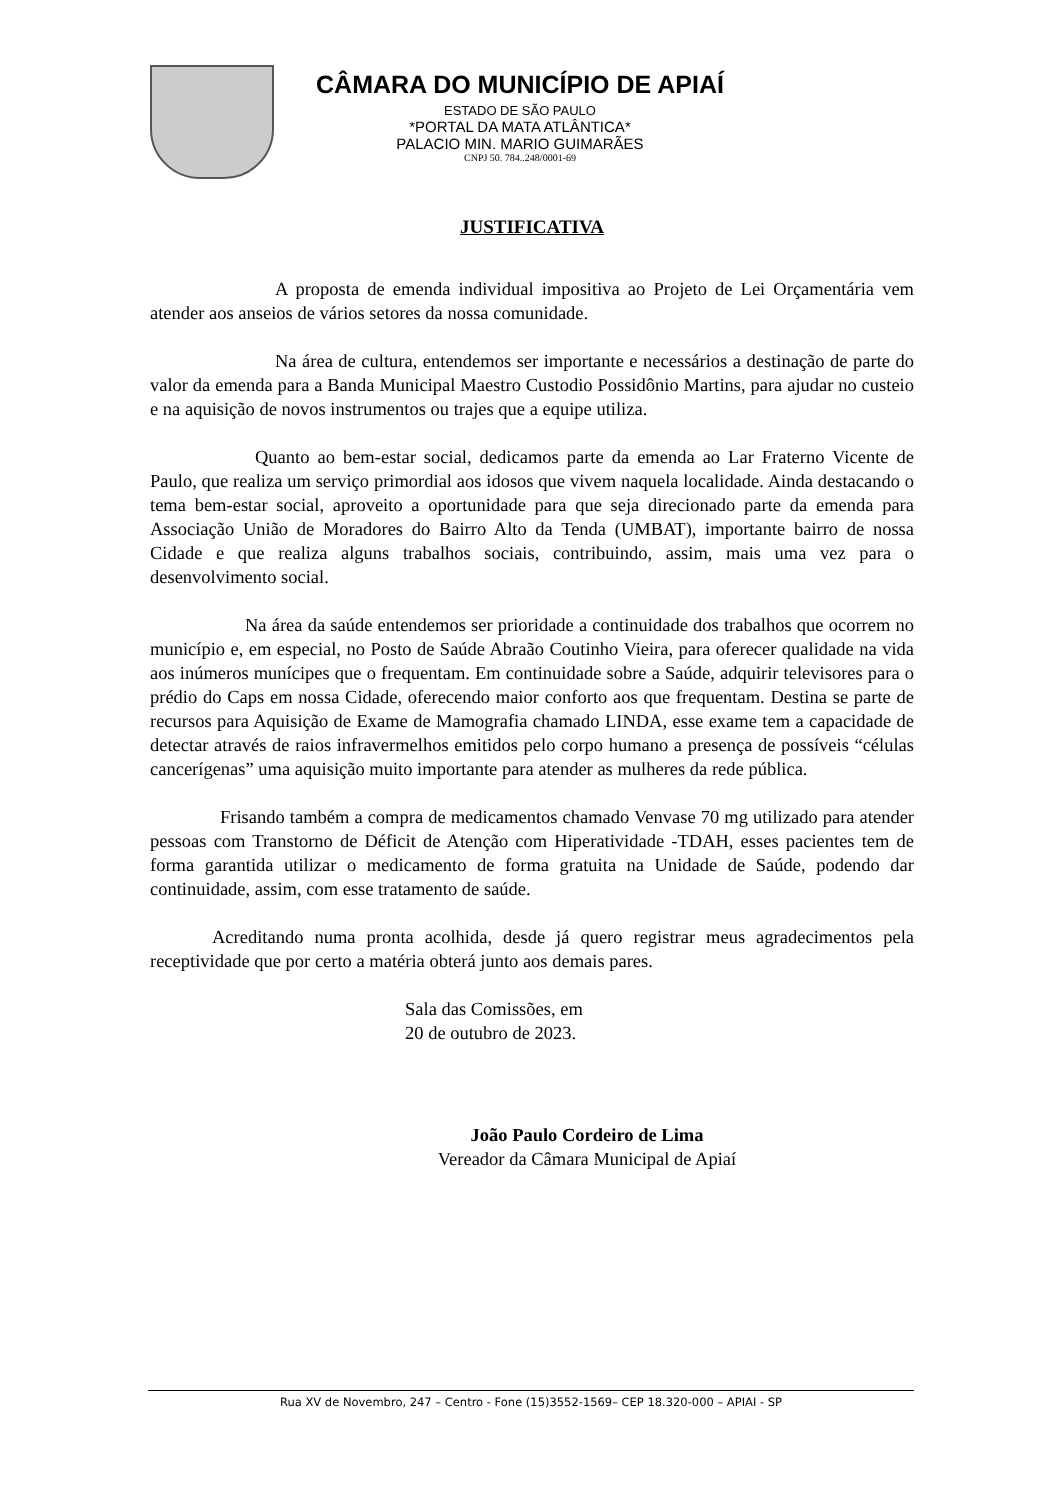CÂMARA DO MUNICÍPIO DE APIAÍ
ESTADO DE SÃO PAULO
*PORTAL DA MATA ATLÂNTICA*
PALACIO MIN. MARIO GUIMARÃES
CNPJ 50. 784..248/0001-69
JUSTIFICATIVA
A proposta de emenda individual impositiva ao Projeto de Lei Orçamentária vem atender aos anseios de vários setores da nossa comunidade.
Na área de cultura, entendemos ser importante e necessários a destinação de parte do valor da emenda para a Banda Municipal Maestro Custodio Possidônio Martins, para ajudar no custeio e na aquisição de novos instrumentos ou trajes que a equipe utiliza.
Quanto ao bem-estar social, dedicamos parte da emenda ao Lar Fraterno Vicente de Paulo, que realiza um serviço primordial aos idosos que vivem naquela localidade. Ainda destacando o tema bem-estar social, aproveito a oportunidade para que seja direcionado parte da emenda para Associação União de Moradores do Bairro Alto da Tenda (UMBAT), importante bairro de nossa Cidade e que realiza alguns trabalhos sociais, contribuindo, assim, mais uma vez para o desenvolvimento social.
Na área da saúde entendemos ser prioridade a continuidade dos trabalhos que ocorrem no município e, em especial, no Posto de Saúde Abraão Coutinho Vieira, para oferecer qualidade na vida aos inúmeros munícipes que o frequentam. Em continuidade sobre a Saúde, adquirir televisores para o prédio do Caps em nossa Cidade, oferecendo maior conforto aos que frequentam. Destina se parte de recursos para Aquisição de Exame de Mamografia chamado LINDA, esse exame tem a capacidade de detectar através de raios infravermelhos emitidos pelo corpo humano a presença de possíveis “células cancerígenas” uma aquisição muito importante para atender as mulheres da rede pública.
Frisando também a compra de medicamentos chamado Venvase 70 mg utilizado para atender pessoas com Transtorno de Déficit de Atenção com Hiperatividade -TDAH, esses pacientes tem de forma garantida utilizar o medicamento de forma gratuita na Unidade de Saúde, podendo dar continuidade, assim, com esse tratamento de saúde.
Acreditando numa pronta acolhida, desde já quero registrar meus agradecimentos pela receptividade que por certo a matéria obterá junto aos demais pares.
Sala das Comissões, em
20 de outubro de 2023.
João Paulo Cordeiro de Lima
Vereador da Câmara Municipal de Apiaí
Rua XV de Novembro, 247 – Centro - Fone (15)3552-1569– CEP 18.320-000 – APIAI - SP